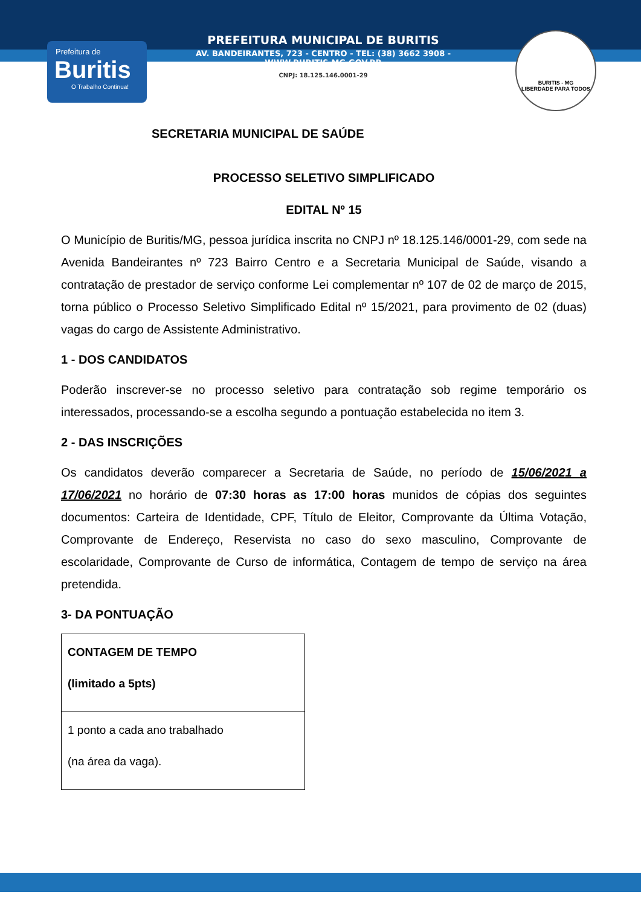Prefeitura de
Buritis
O Trabalho Continua!
PREFEITURA MUNICIPAL DE BURITIS
AV. BANDEIRANTES, 723 - CENTRO - TEL: (38) 3662 3908 - WWW.BURITIS.MG.GOV.BR
CNPJ: 18.125.146.0001-29
BURITIS - MG
LIBERDADE PARA TODOS
SECRETARIA MUNICIPAL DE SAÚDE
PROCESSO SELETIVO SIMPLIFICADO
EDITAL Nº 15
O Município de Buritis/MG, pessoa jurídica inscrita no CNPJ nº 18.125.146/0001-29, com sede na Avenida Bandeirantes nº 723 Bairro Centro e a Secretaria Municipal de Saúde, visando a contratação de prestador de serviço conforme Lei complementar nº 107 de 02 de março de 2015, torna público o Processo Seletivo Simplificado Edital nº 15/2021, para provimento de 02 (duas) vagas do cargo de Assistente Administrativo.
1 - DOS CANDIDATOS
Poderão inscrever-se no processo seletivo para contratação sob regime temporário os interessados, processando-se a escolha segundo a pontuação estabelecida no item 3.
2 - DAS INSCRIÇÕES
Os candidatos deverão comparecer a Secretaria de Saúde, no período de 15/06/2021 a 17/06/2021 no horário de 07:30 horas as 17:00 horas munidos de cópias dos seguintes documentos: Carteira de Identidade, CPF, Título de Eleitor, Comprovante da Última Votação, Comprovante de Endereço, Reservista no caso do sexo masculino, Comprovante de escolaridade, Comprovante de Curso de informática, Contagem de tempo de serviço na área pretendida.
3- DA PONTUAÇÃO
| CONTAGEM DE TEMPO (limitado a 5pts) |
| 1 ponto a cada ano trabalhado (na área da vaga). |